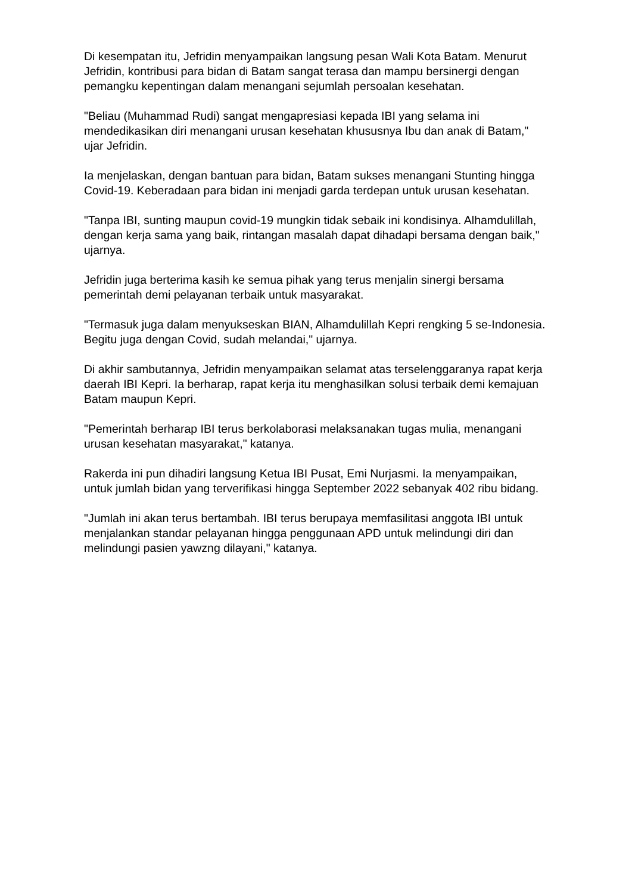Di kesempatan itu, Jefridin menyampaikan langsung pesan Wali Kota Batam. Menurut Jefridin, kontribusi para bidan di Batam sangat terasa dan mampu bersinergi dengan pemangku kepentingan dalam menangani sejumlah persoalan kesehatan.
"Beliau (Muhammad Rudi) sangat mengapresiasi kepada IBI yang selama ini mendedikasikan diri menangani urusan kesehatan khususnya Ibu dan anak di Batam," ujar Jefridin.
Ia menjelaskan, dengan bantuan para bidan, Batam sukses menangani Stunting hingga Covid-19. Keberadaan para bidan ini menjadi garda terdepan untuk urusan kesehatan.
"Tanpa IBI, sunting maupun covid-19 mungkin tidak sebaik ini kondisinya. Alhamdulillah, dengan kerja sama yang baik, rintangan masalah dapat dihadapi bersama dengan baik," ujarnya.
Jefridin juga berterima kasih ke semua pihak yang terus menjalin sinergi bersama pemerintah demi pelayanan terbaik untuk masyarakat.
"Termasuk juga dalam menyukseskan BIAN, Alhamdulillah Kepri rengking 5 se-Indonesia. Begitu juga dengan Covid, sudah melandai," ujarnya.
Di akhir sambutannya, Jefridin menyampaikan selamat atas terselenggaranya rapat kerja daerah IBI Kepri. Ia berharap, rapat kerja itu menghasilkan solusi terbaik demi kemajuan Batam maupun Kepri.
"Pemerintah berharap IBI terus berkolaborasi melaksanakan tugas mulia, menangani urusan kesehatan masyarakat," katanya.
Rakerda ini pun dihadiri langsung Ketua IBI Pusat, Emi Nurjasmi. Ia menyampaikan, untuk jumlah bidan yang terverifikasi hingga September 2022 sebanyak 402 ribu bidang.
"Jumlah ini akan terus bertambah. IBI terus berupaya memfasilitasi anggota IBI untuk menjalankan standar pelayanan hingga penggunaan APD untuk melindungi diri dan melindungi pasien yawzng dilayani," katanya.